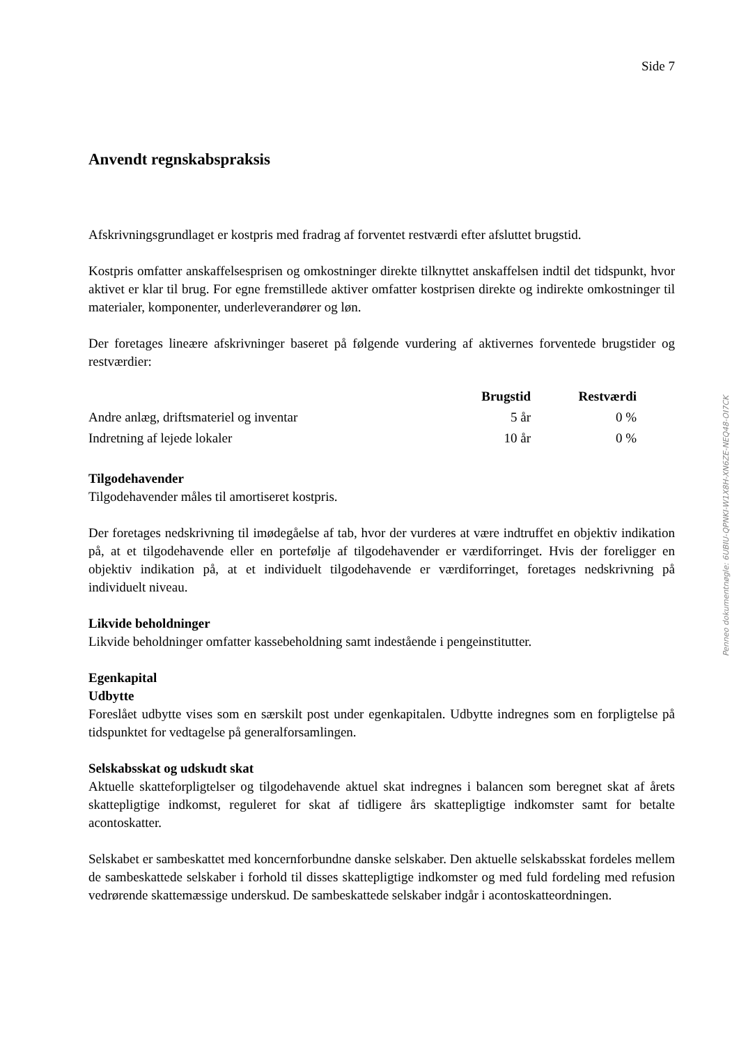Side 7
Anvendt regnskabspraksis
Afskrivningsgrundlaget er kostpris med fradrag af forventet restværdi efter afsluttet brugstid.
Kostpris omfatter anskaffelsesprisen og omkostninger direkte tilknyttet anskaffelsen indtil det tidspunkt, hvor aktivet er klar til brug. For egne fremstillede aktiver omfatter kostprisen direkte og indirekte omkostninger til materialer, komponenter, underleverandører og løn.
Der foretages lineære afskrivninger baseret på følgende vurdering af aktivernes forventede brugstider og restværdier:
| | Brugstid | Restværdi |
| --- | --- | --- |
| Andre anlæg, driftsmateriel og inventar | 5 år | 0 % |
| Indretning af lejede lokaler | 10 år | 0 % |
Tilgodehavender
Tilgodehavender måles til amortiseret kostpris.
Der foretages nedskrivning til imødegåelse af tab, hvor der vurderes at være indtruffet en objektiv indikation på, at et tilgodehavende eller en portefølje af tilgodehavender er værdiforringet. Hvis der foreligger en objektiv indikation på, at et individuelt tilgodehavende er værdiforringet, foretages nedskrivning på individuelt niveau.
Likvide beholdninger
Likvide beholdninger omfatter kassebeholdning samt indestående i pengeinstitutter.
Egenkapital
Udbytte
Foreslået udbytte vises som en særskilt post under egenkapitalen. Udbytte indregnes som en forpligtelse på tidspunktet for vedtagelse på generalforsamlingen.
Selskabsskat og udskudt skat
Aktuelle skatteforpligtelser og tilgodehavende aktuel skat indregnes i balancen som beregnet skat af årets skattepligtige indkomst, reguleret for skat af tidligere års skattepligtige indkomster samt for betalte acontoskatter.
Selskabet er sambeskattet med koncernforbundne danske selskaber. Den aktuelle selskabsskat fordeles mellem de sambeskattede selskaber i forhold til disses skattepligtige indkomster og med fuld fordeling med refusion vedrørende skattemæssige underskud. De sambeskattede selskaber indgår i acontoskatteordningen.
Penneo dokumentnøgle: 6UBIU-QPNKI-W1X8H-XN6ZE-NEQ48-OI7CK